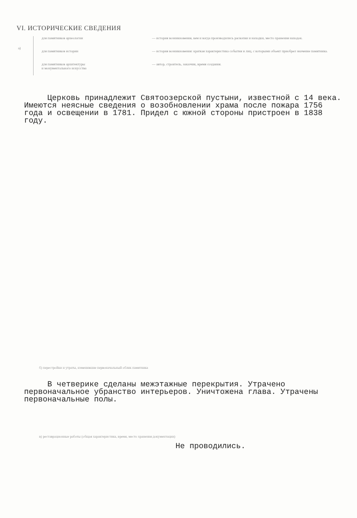VI. ИСТОРИЧЕСКИЕ СВЕДЕНИЯ
а)
для памятников археологии
для памятников истории
для памятников архитектуры
и монументального искусства
— история возникновения, кем и когда производились раскопки и находки, место хранения находок.
— история возникновения: краткая характеристика события и лиц, с которыми объект приобрел значение памятника.
— автор, строитель, заказчик, время создания.
Церковь принадлежит Святоозерской пустыни, известной с 14 века. Имеются неясные сведения о возобновлении храма после пожара 1756 года и освещении в 1781. Придел с южной стороны пристроен в 1838 году.
б) перестройки и утраты, изменившие первоначальный облик памятника
В четверике сделаны межэтажные перекрытия. Утрачено первоначальное убранство интерьеров. Уничтожена глава. Утрачены первоначальные полы.
в) реставрационные работы (общая характеристика, время, место хранения документации)
Не проводились.